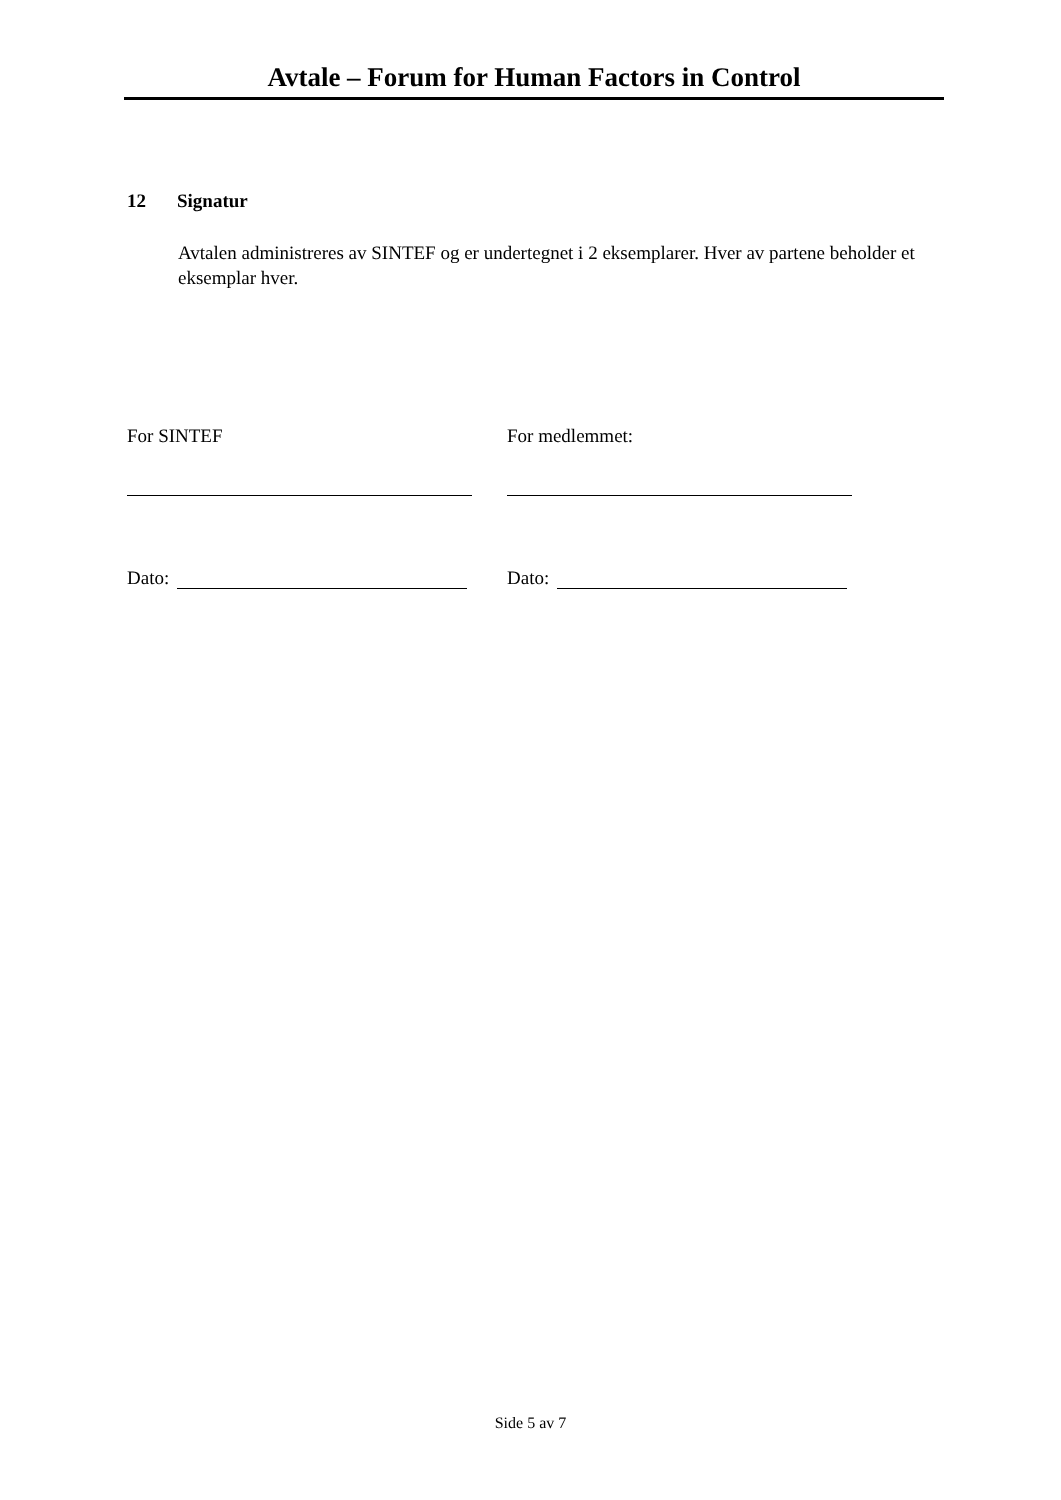Avtale – Forum for Human Factors in Control
12 Signatur
Avtalen administreres av SINTEF og er undertegnet i 2 eksemplarer. Hver av partene beholder et eksemplar hver.
For SINTEF
Dato:
For medlemmet:
Dato:
Side 5 av 7